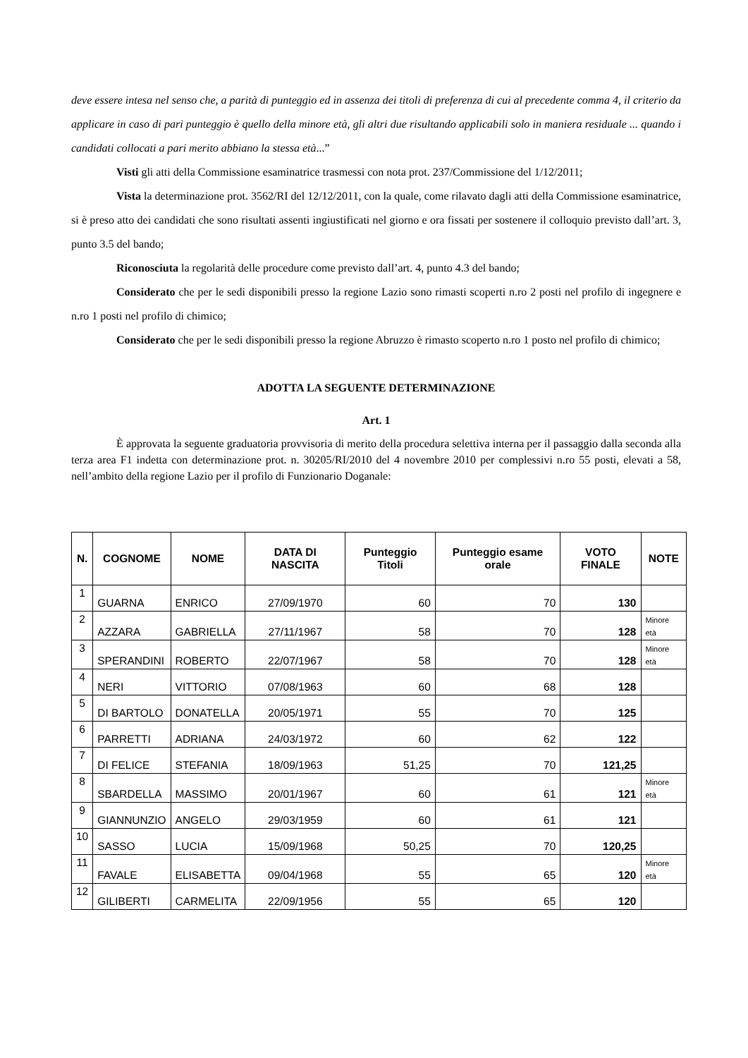deve essere intesa nel senso che, a parità di punteggio ed in assenza dei titoli di preferenza di cui al precedente comma 4, il criterio da applicare in caso di pari punteggio è quello della minore età, gli altri due risultando applicabili solo in maniera residuale ... quando i candidati collocati a pari merito abbiano la stessa età...”
Visti gli atti della Commissione esaminatrice trasmessi con nota prot. 237/Commissione del 1/12/2011;
Vista la determinazione prot. 3562/RI del 12/12/2011, con la quale, come rilavato dagli atti della Commissione esaminatrice, si è preso atto dei candidati che sono risultati assenti ingiustificati nel giorno e ora fissati per sostenere il colloquio previsto dall’art. 3, punto 3.5 del bando;
Riconosciuta la regolarità delle procedure come previsto dall’art. 4, punto 4.3 del bando;
Considerato che per le sedi disponibili presso la regione Lazio sono rimasti scoperti n.ro 2 posti nel profilo di ingegnere e n.ro 1 posti nel profilo di chimico;
Considerato che per le sedi disponibili presso la regione Abruzzo è rimasto scoperto n.ro 1 posto nel profilo di chimico;
ADOTTA LA SEGUENTE DETERMINAZIONE
Art. 1
È approvata la seguente graduatoria provvisoria di merito della procedura selettiva interna per il passaggio dalla seconda alla terza area F1 indetta con determinazione prot. n. 30205/RI/2010 del 4 novembre 2010 per complessivi n.ro 55 posti, elevati a 58, nell’ambito della regione Lazio per il profilo di Funzionario Doganale:
| N. | COGNOME | NOME | DATA DI NASCITA | Punteggio Titoli | Punteggio esame orale | VOTO FINALE | NOTE |
| --- | --- | --- | --- | --- | --- | --- | --- |
| 1 | GUARNA | ENRICO | 27/09/1970 | 60 | 70 | 130 | |
| 2 | AZZARA | GABRIELLA | 27/11/1967 | 58 | 70 | 128 | Minore età |
| 3 | SPERANDINI | ROBERTO | 22/07/1967 | 58 | 70 | 128 | Minore età |
| 4 | NERI | VITTORIO | 07/08/1963 | 60 | 68 | 128 | |
| 5 | DI BARTOLO | DONATELLA | 20/05/1971 | 55 | 70 | 125 | |
| 6 | PARRETTI | ADRIANA | 24/03/1972 | 60 | 62 | 122 | |
| 7 | DI FELICE | STEFANIA | 18/09/1963 | 51,25 | 70 | 121,25 | |
| 8 | SBARDELLA | MASSIMO | 20/01/1967 | 60 | 61 | 121 | Minore età |
| 9 | GIANNUNZIO | ANGELO | 29/03/1959 | 60 | 61 | 121 | |
| 10 | SASSO | LUCIA | 15/09/1968 | 50,25 | 70 | 120,25 | |
| 11 | FAVALE | ELISABETTA | 09/04/1968 | 55 | 65 | 120 | Minore età |
| 12 | GILIBERTI | CARMELITA | 22/09/1956 | 55 | 65 | 120 | |